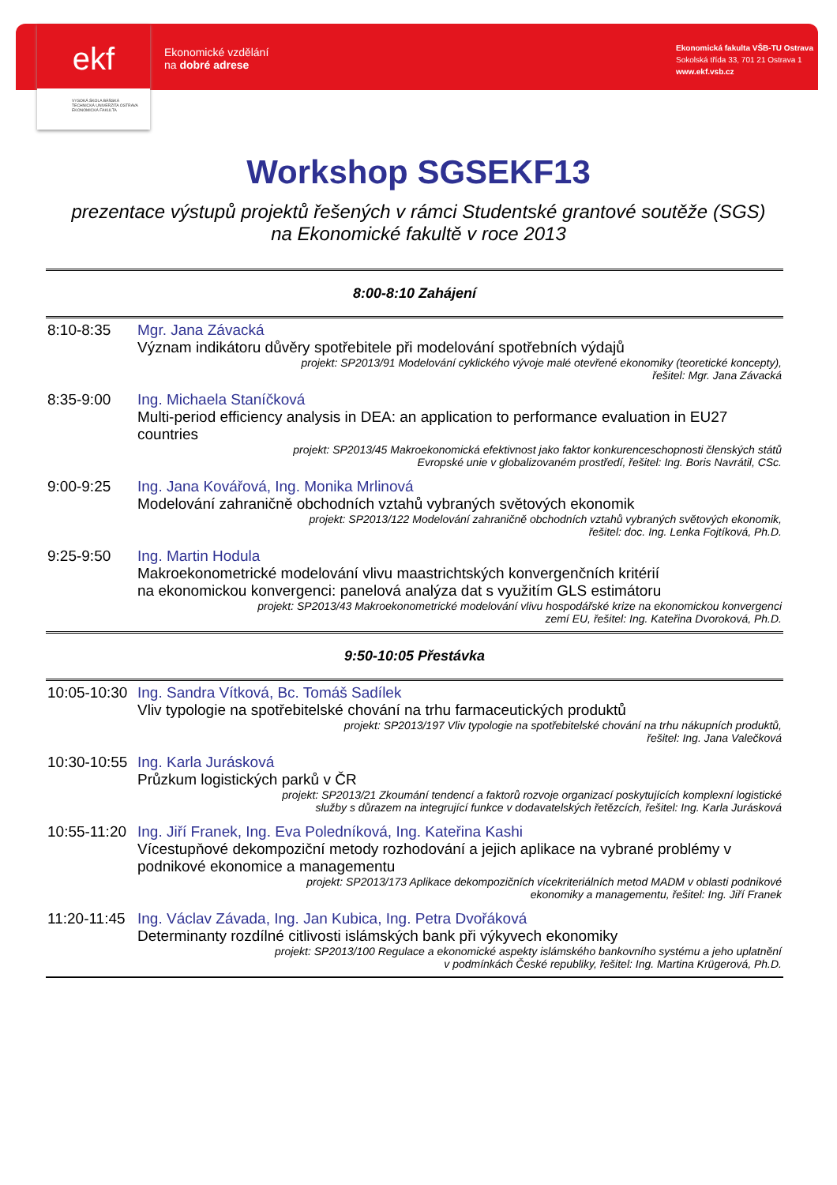ekf
VYSOKÁ ŠKOLA BÁŇSKÁ
TECHNICKÁ UNIVERZITA OSTRAVA
EKONOMICKÁ FAKULTA
Ekonomické vzdělání
na dobré adrese
Ekonomická fakulta VŠB-TU Ostrava
Sokolská třída 33, 701 21 Ostrava 1
www.ekf.vsb.cz
Workshop SGSEKF13
prezentace výstupů projektů řešených v rámci Studentské grantové soutěže (SGS)
na Ekonomické fakultě v roce 2013
| 8:00-8:10 Zahájení | |
| 8:10-8:35 | Mgr. Jana Závacká Význam indikátoru důvěry spotřebitele při modelování spotřebních výdajů projekt: SP2013/91 Modelování cyklického vývoje malé otevřené ekonomiky (teoretické koncepty), řešitel: Mgr. Jana Závacká |
| 8:35-9:00 | Ing. Michaela Staníčková Multi-period efficiency analysis in DEA: an application to performance evaluation in EU27 countries projekt: SP2013/45 Makroekonomická efektivnost jako faktor konkurenceschopnosti členských států Evropské unie v globalizovaném prostředí, řešitel: Ing. Boris Navrátil, CSc. |
| 9:00-9:25 | Ing. Jana Kovářová, Ing. Monika Mrlinová Modelování zahraničně obchodních vztahů vybraných světových ekonomik projekt: SP2013/122 Modelování zahraničně obchodních vztahů vybraných světových ekonomik, řešitel: doc. Ing. Lenka Fojtíková, Ph.D. |
| 9:25-9:50 | Ing. Martin Hodula Makroekonometrické modelování vlivu maastrichtských konvergenčních kritérií na ekonomickou konvergenci: panelová analýza dat s využitím GLS estimátoru projekt: SP2013/43 Makroekonometrické modelování vlivu hospodářské krize na ekonomickou konvergenci zemí EU, řešitel: Ing. Kateřina Dvoroková, Ph.D. |
| 9:50-10:05 Přestávka | |
| 10:05-10:30 | Ing. Sandra Vítková, Bc. Tomáš Sadílek Vliv typologie na spotřebitelské chování na trhu farmaceutických produktů projekt: SP2013/197 Vliv typologie na spotřebitelské chování na trhu nákupních produktů, řešitel: Ing. Jana Valečková |
| 10:30-10:55 | Ing. Karla Jurásková Průzkum logistických parků v ČR projekt: SP2013/21 Zkoumání tendencí a faktorů rozvoje organizací poskytujících komplexní logistické služby s důrazem na integrující funkce v dodavatelských řetězcích, řešitel: Ing. Karla Jurásková |
| 10:55-11:20 | Ing. Jiří Franek, Ing. Eva Poledníková, Ing. Kateřina Kashi Vícestupňové dekompoziční metody rozhodování a jejich aplikace na vybrané problémy v podnikové ekonomice a managementu projekt: SP2013/173 Aplikace dekompozičních vícekriteriálních metod MADM v oblasti podnikové ekonomiky a managementu, řešitel: Ing. Jiří Franek |
| 11:20-11:45 | Ing. Václav Závada, Ing. Jan Kubica, Ing. Petra Dvořáková Determinanty rozdílné citlivosti islámských bank při výkyvech ekonomiky projekt: SP2013/100 Regulace a ekonomické aspekty islámského bankovního systému a jeho uplatnění v podmínkách České republiky, řešitel: Ing. Martina Krügerová, Ph.D. |